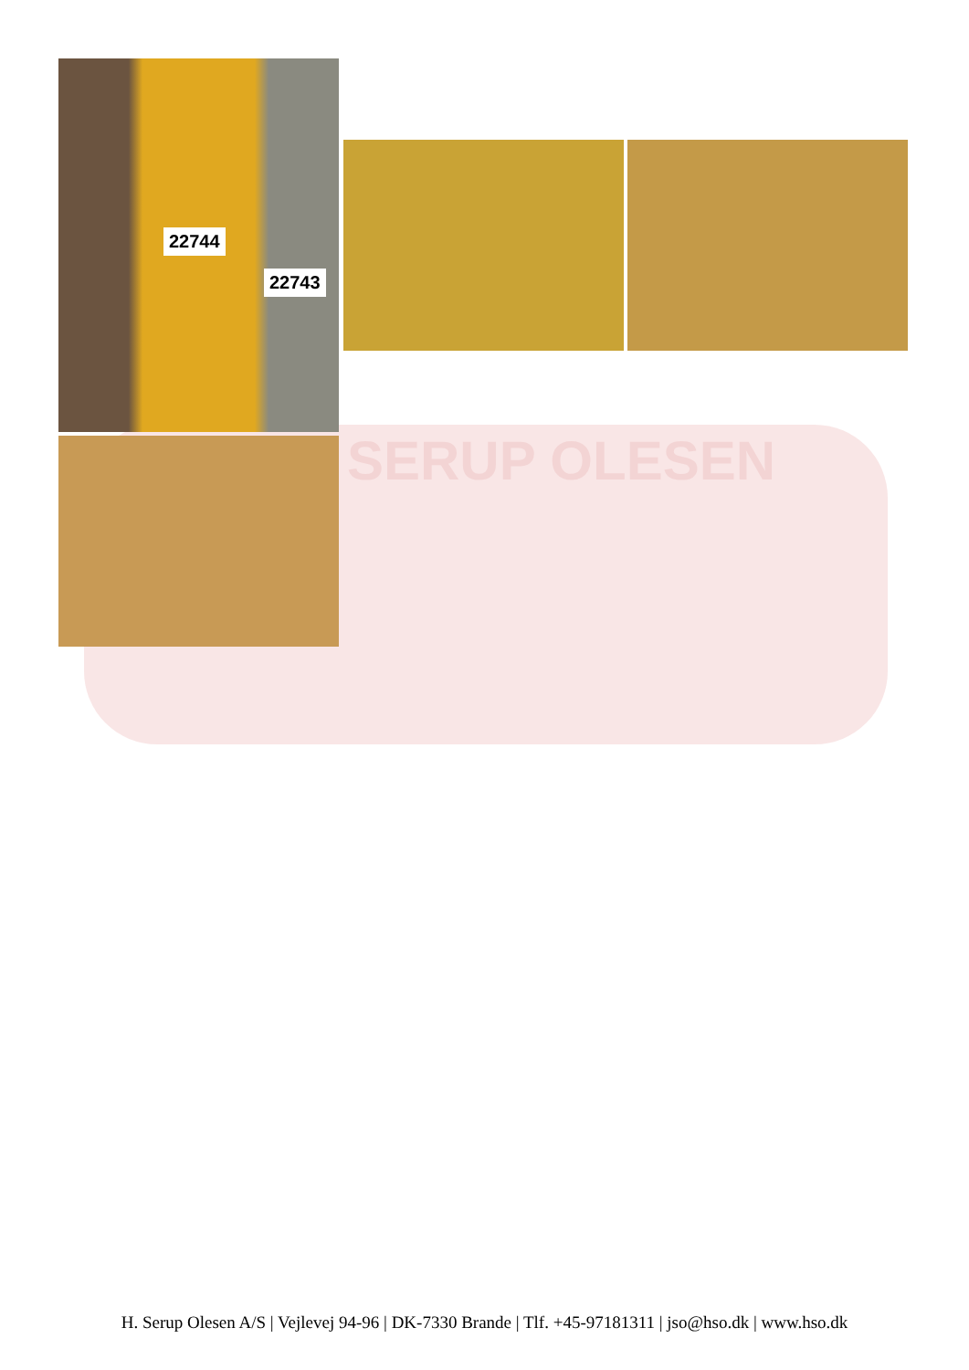SERUP OLESEN
22744
22743
H. Serup Olesen A/S | Vejlevej 94-96 | DK-7330 Brande | Tlf. +45-97181311 | jso@hso.dk | www.hso.dk